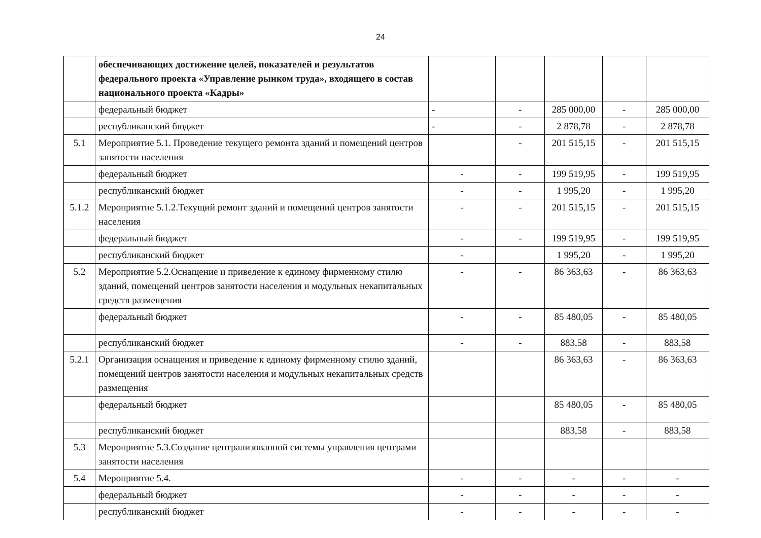24
| | обеспечивающих достижение целей, показателей и результатов федерального проекта «Управление рынком труда», входящего в состав национального проекта «Кадры» | | | | | |
| | федеральный бюджет | - | - | 285 000,00 | - | 285 000,00 |
| | республиканский бюджет | - | - | 2 878,78 | - | 2 878,78 |
| 5.1 | Мероприятие 5.1. Проведение текущего ремонта зданий и помещений центров занятости населения | | - | 201 515,15 | - | 201 515,15 |
| | федеральный бюджет | - | - | 199 519,95 | - | 199 519,95 |
| | республиканский бюджет | - | - | 1 995,20 | - | 1 995,20 |
| 5.1.2 | Мероприятие 5.1.2.Текущий ремонт зданий и помещений центров занятости населения | - | - | 201 515,15 | - | 201 515,15 |
| | федеральный бюджет | - | - | 199 519,95 | - | 199 519,95 |
| | республиканский бюджет | - | | 1 995,20 | - | 1 995,20 |
| 5.2 | Мероприятие 5.2.Оснащение и приведение к единому фирменному стилю зданий, помещений центров занятости населения и модульных некапитальных средств размещения | - | - | 86 363,63 | - | 86 363,63 |
| | федеральный бюджет | - | - | 85 480,05 | - | 85 480,05 |
| | республиканский бюджет | - | - | 883,58 | - | 883,58 |
| 5.2.1 | Организация оснащения и приведение к единому фирменному стилю зданий, помещений центров занятости населения и модульных некапитальных средств размещения | | | 86 363,63 | - | 86 363,63 |
| | федеральный бюджет | | | 85 480,05 | - | 85 480,05 |
| | республиканский бюджет | | | 883,58 | - | 883,58 |
| 5.3 | Мероприятие 5.3.Создание централизованной системы управления центрами занятости населения | | | | | |
| 5.4 | Мероприятие 5.4. | - | - | - | - | - |
| | федеральный бюджет | - | - | - | - | - |
| | республиканский бюджет | - | - | - | - | - |